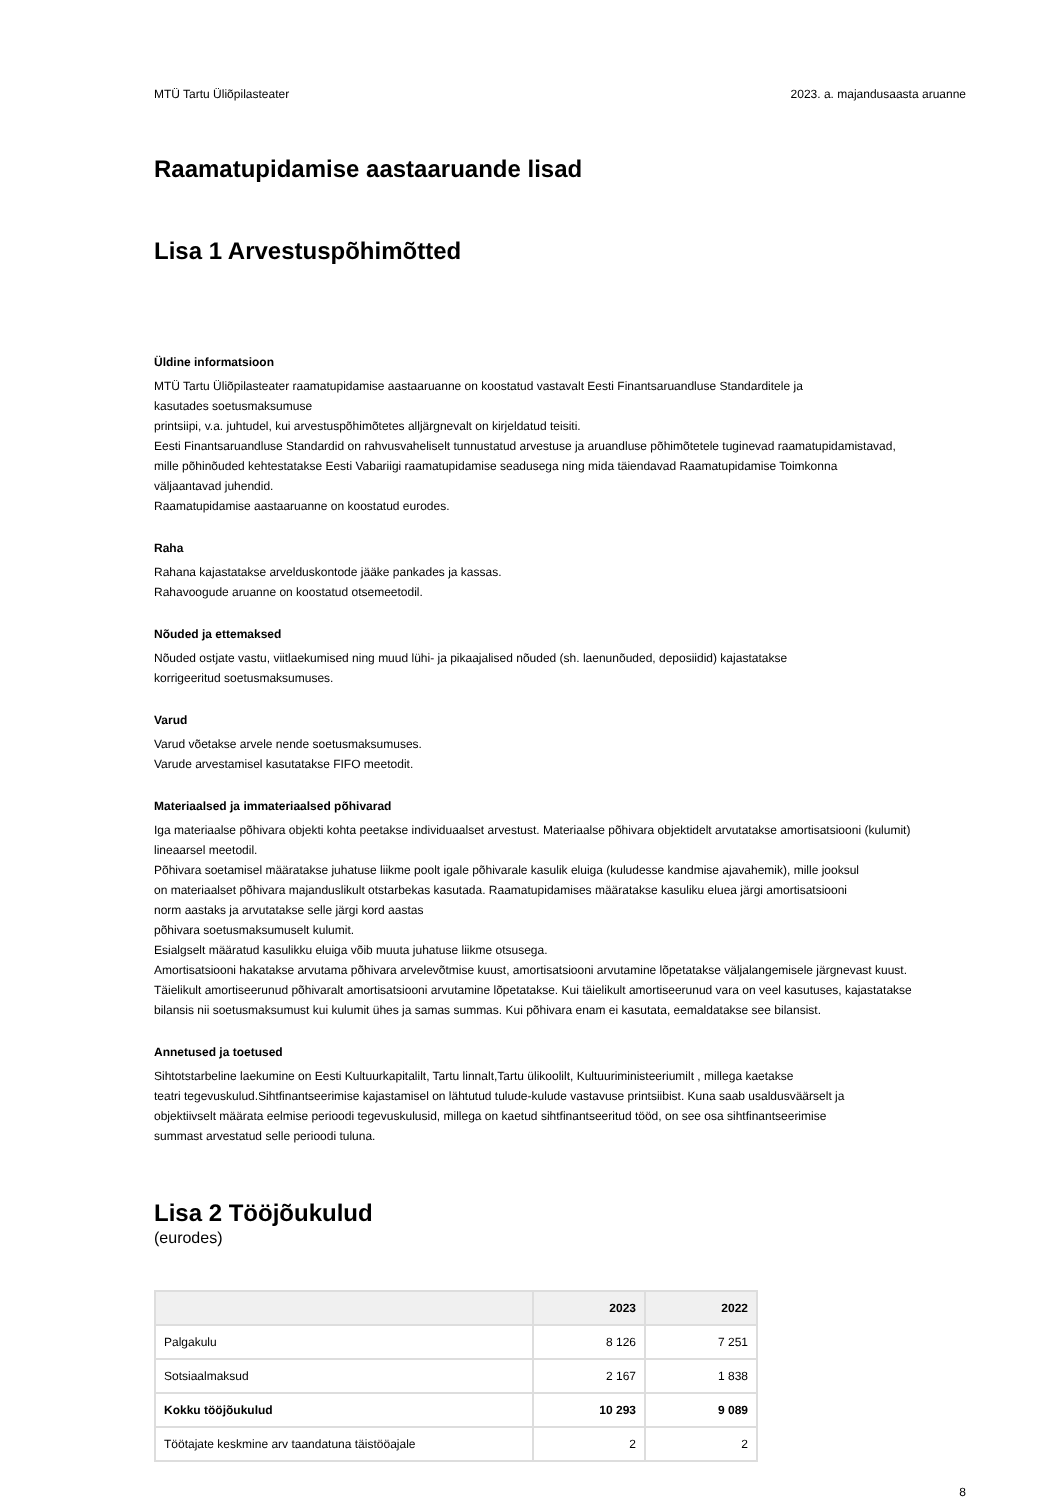MTÜ Tartu Üliõpilasteater 2023. a. majandusaasta aruanne
Raamatupidamise aastaaruande lisad
Lisa 1 Arvestuspõhimõtted
Üldine informatsioon
MTÜ Tartu Üliõpilasteater raamatupidamise aastaaruanne on koostatud vastavalt Eesti Finantsaruandluse Standarditele ja
kasutades soetusmaksumuse
printsiipi, v.a. juhtudel, kui arvestuspõhimõtetes alljärgnevalt on kirjeldatud teisiti.
Eesti Finantsaruandluse Standardid on rahvusvaheliselt tunnustatud arvestuse ja aruandluse põhimõtetele tuginevad raamatupidamistavad,
mille põhinõuded kehtestatakse Eesti Vabariigi raamatupidamise seadusega ning mida täiendavad Raamatupidamise Toimkonna
väljaantavad juhendid.
Raamatupidamise aastaaruanne on koostatud eurodes.
Raha
Rahana kajastatakse arvelduskontode jääke pankades ja kassas.
Rahavoogude aruanne on koostatud otsemeetodil.
Nõuded ja ettemaksed
Nõuded ostjate vastu, viitlaekumised ning muud lühi- ja pikaajalised nõuded (sh. laenunõuded, deposiidid) kajastatakse
korrigeeritud soetusmaksumuses.
Varud
Varud võetakse arvele nende soetusmaksumuses.
Varude arvestamisel kasutatakse FIFO meetodit.
Materiaalsed ja immateriaalsed põhivarad
Iga materiaalse põhivara objekti kohta peetakse individuaalset arvestust. Materiaalse põhivara objektidelt arvutatakse amortisatsiooni (kulumit)
lineaarsel meetodil.
Põhivara soetamisel määratakse juhatuse liikme poolt igale põhivarale kasulik eluiga (kuludesse kandmise ajavahemik), mille jooksul
on materiaalset põhivara majanduslikult otstarbekas kasutada. Raamatupidamises määratakse kasuliku eluea järgi amortisatsiooni
norm aastaks ja arvutatakse selle järgi kord aastas
põhivara soetusmaksumuselt kulumit.
Esialgselt määratud kasulikku eluiga võib muuta juhatuse liikme otsusega.
Amortisatsiooni hakatakse arvutama põhivara arvelevõtmise kuust, amortisatsiooni arvutamine lõpetatakse väljalangemisele järgnevast kuust.
Täielikult amortiseerunud põhivaralt amortisatsiooni arvutamine lõpetatakse. Kui täielikult amortiseerunud vara on veel kasutuses, kajastatakse
bilansis nii soetusmaksumust kui kulumit ühes ja samas summas. Kui põhivara enam ei kasutata, eemaldatakse see bilansist.
Annetused ja toetused
Sihtotstarbeline laekumine on Eesti Kultuurkapitalilt, Tartu linnalt,Tartu ülikoolilt, Kultuuriministeeriumilt , millega kaetakse
teatri tegevuskulud.Sihtfinantseerimise kajastamisel on lähtutud tulude-kulude vastavuse printsiibist. Kuna saab usaldusväärselt ja
objektiivselt määrata eelmise perioodi tegevuskulusid, millega on kaetud sihtfinantseeritud tööd, on see osa sihtfinantseerimise
summast arvestatud selle perioodi tuluna.
Lisa 2 Tööjõukulud
(eurodes)
| | 2023 | 2022 |
| --- | --- | --- |
| Palgakulu | 8 126 | 7 251 |
| Sotsiaalmaksud | 2 167 | 1 838 |
| Kokku tööjõukulud | 10 293 | 9 089 |
| Töötajate keskmine arv taandatuna täistööajale | 2 | 2 |
8